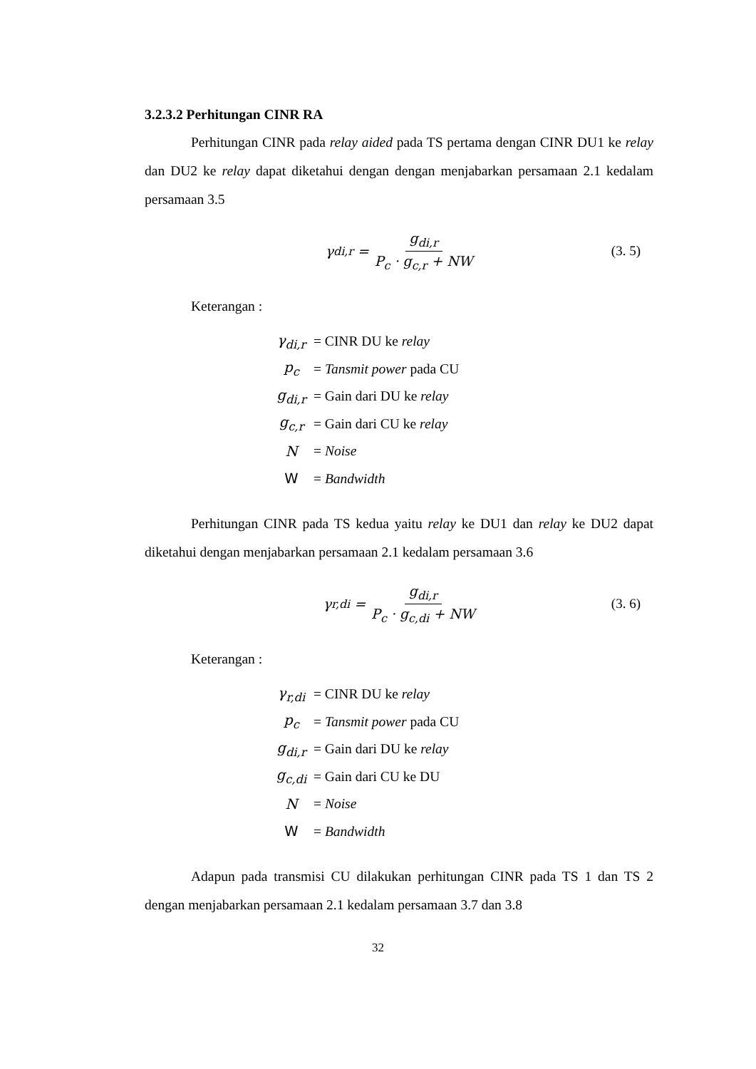3.2.3.2 Perhitungan CINR RA
Perhitungan CINR pada relay aided pada TS pertama dengan CINR DU1 ke relay dan DU2 ke relay dapat diketahui dengan dengan menjabarkan persamaan 2.1 kedalam persamaan 3.5
γ<sub>di,r</sub> = g<sub>di,r</sub> P<sub>c</sub> · g<sub>c,r</sub> + NW (3. 5)
Keterangan :
| γ<sub>di,r</sub> | = CINR DU ke relay |
| p<sub>c</sub> | = Tansmit power pada CU |
| g<sub>di,r</sub> | = Gain dari DU ke relay |
| g<sub>c,r</sub> | = Gain dari CU ke relay |
| N | = Noise |
| W | = Bandwidth |
Perhitungan CINR pada TS kedua yaitu relay ke DU1 dan relay ke DU2 dapat diketahui dengan menjabarkan persamaan 2.1 kedalam persamaan 3.6
γ<sub>r,di</sub> = g<sub>di,r</sub> P<sub>c</sub> · g<sub>c,di</sub> + NW (3. 6)
Keterangan :
| γ<sub>r,di</sub> | = CINR DU ke relay |
| p<sub>c</sub> | = Tansmit power pada CU |
| g<sub>di,r</sub> | = Gain dari DU ke relay |
| g<sub>c,di</sub> | = Gain dari CU ke DU |
| N | = Noise |
| W | = Bandwidth |
Adapun pada transmisi CU dilakukan perhitungan CINR pada TS 1 dan TS 2 dengan menjabarkan persamaan 2.1 kedalam persamaan 3.7 dan 3.8
32